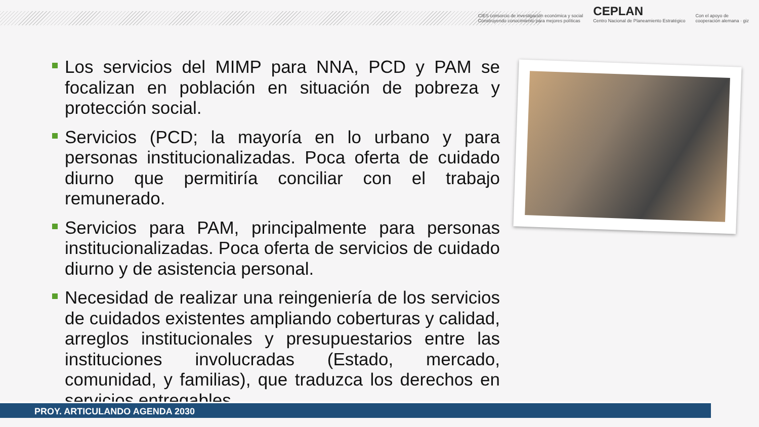CIES consorcio de investigación económica y social
Construyendo conocimiento para mejores políticas
CEPLAN
Centro Nacional de Planeamiento Estratégico
Con el apoyo de
cooperación alemana · giz
Los servicios del MIMP para NNA, PCD y PAM se focalizan en población en situación de pobreza y protección social.
Servicios (PCD; la mayoría en lo urbano y para personas institucionalizadas. Poca oferta de cuidado diurno que permitiría conciliar con el trabajo remunerado.
Servicios para PAM, principalmente para personas institucionalizadas. Poca oferta de servicios de cuidado diurno y de asistencia personal.
Necesidad de realizar una reingeniería de los servicios de cuidados existentes ampliando coberturas y calidad, arreglos institucionales y presupuestarios entre las instituciones involucradas (Estado, mercado, comunidad, y familias), que traduzca los derechos en servicios entregables.
PROY. ARTICULANDO AGENDA 2030